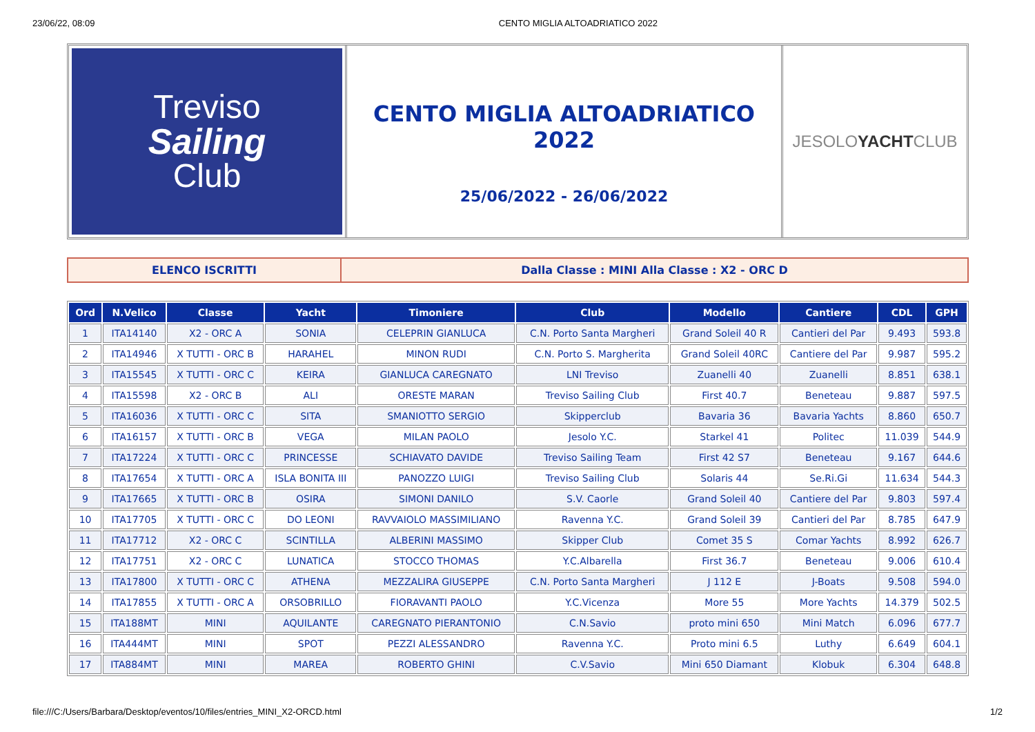23/06/22, 08:09 CENTO MIGLIA ALTOADRIATICO 2022
Treviso
Sailing
Club
CENTO MIGLIA ALTOADRIATICO 2022
25/06/2022 - 26/06/2022
JESOLO YACHT CLUB
ELENCO ISCRITTI Dalla Classe : MINI Alla Classe : X2 - ORC D
| Ord | N.Velico | Classe | Yacht | Timoniere | Club | Modello | Cantiere | CDL | GPH |
| --- | --- | --- | --- | --- | --- | --- | --- | --- | --- |
| 1 | ITA14140 | X2 - ORC A | SONIA | CELEPRIN GIANLUCA | C.N. Porto Santa Margheri | Grand Soleil 40 R | Cantieri del Par | 9.493 | 593.8 |
| 2 | ITA14946 | X TUTTI - ORC B | HARAHEL | MINON RUDI | C.N. Porto S. Margherita | Grand Soleil 40RC | Cantiere del Par | 9.987 | 595.2 |
| 3 | ITA15545 | X TUTTI - ORC C | KEIRA | GIANLUCA CAREGNATO | LNI Treviso | Zuanelli 40 | Zuanelli | 8.851 | 638.1 |
| 4 | ITA15598 | X2 - ORC B | ALI | ORESTE MARAN | Treviso Sailing Club | First 40.7 | Beneteau | 9.887 | 597.5 |
| 5 | ITA16036 | X TUTTI - ORC C | SITA | SMANIOTTO SERGIO | Skipperclub | Bavaria 36 | Bavaria Yachts | 8.860 | 650.7 |
| 6 | ITA16157 | X TUTTI - ORC B | VEGA | MILAN PAOLO | Jesolo Y.C. | Starkel 41 | Politec | 11.039 | 544.9 |
| 7 | ITA17224 | X TUTTI - ORC C | PRINCESSE | SCHIAVATO DAVIDE | Treviso Sailing Team | First 42 S7 | Beneteau | 9.167 | 644.6 |
| 8 | ITA17654 | X TUTTI - ORC A | ISLA BONITA III | PANOZZO LUIGI | Treviso Sailing Club | Solaris 44 | Se.Ri.Gi | 11.634 | 544.3 |
| 9 | ITA17665 | X TUTTI - ORC B | OSIRA | SIMONI DANILO | S.V. Caorle | Grand Soleil 40 | Cantiere del Par | 9.803 | 597.4 |
| 10 | ITA17705 | X TUTTI - ORC C | DO LEONI | RAVVAIOLO MASSIMILIANO | Ravenna Y.C. | Grand Soleil 39 | Cantieri del Par | 8.785 | 647.9 |
| 11 | ITA17712 | X2 - ORC C | SCINTILLA | ALBERINI MASSIMO | Skipper Club | Comet 35 S | Comar Yachts | 8.992 | 626.7 |
| 12 | ITA17751 | X2 - ORC C | LUNATICA | STOCCO THOMAS | Y.C.Albarella | First 36.7 | Beneteau | 9.006 | 610.4 |
| 13 | ITA17800 | X TUTTI - ORC C | ATHENA | MEZZALIRA GIUSEPPE | C.N. Porto Santa Margheri | J 112 E | J-Boats | 9.508 | 594.0 |
| 14 | ITA17855 | X TUTTI - ORC A | ORSOBRILLO | FIORAVANTI PAOLO | Y.C.Vicenza | More 55 | More Yachts | 14.379 | 502.5 |
| 15 | ITA188MT | MINI | AQUILANTE | CAREGNATO PIERANTONIO | C.N.Savio | proto mini 650 | Mini Match | 6.096 | 677.7 |
| 16 | ITA444MT | MINI | SPOT | PEZZI ALESSANDRO | Ravenna Y.C. | Proto mini 6.5 | Luthy | 6.649 | 604.1 |
| 17 | ITA884MT | MINI | MAREA | ROBERTO GHINI | C.V.Savio | Mini 650 Diamant | Klobuk | 6.304 | 648.8 |
file:///C:/Users/Barbara/Desktop/eventos/10/files/entries_MINI_X2-ORCD.html 1/2